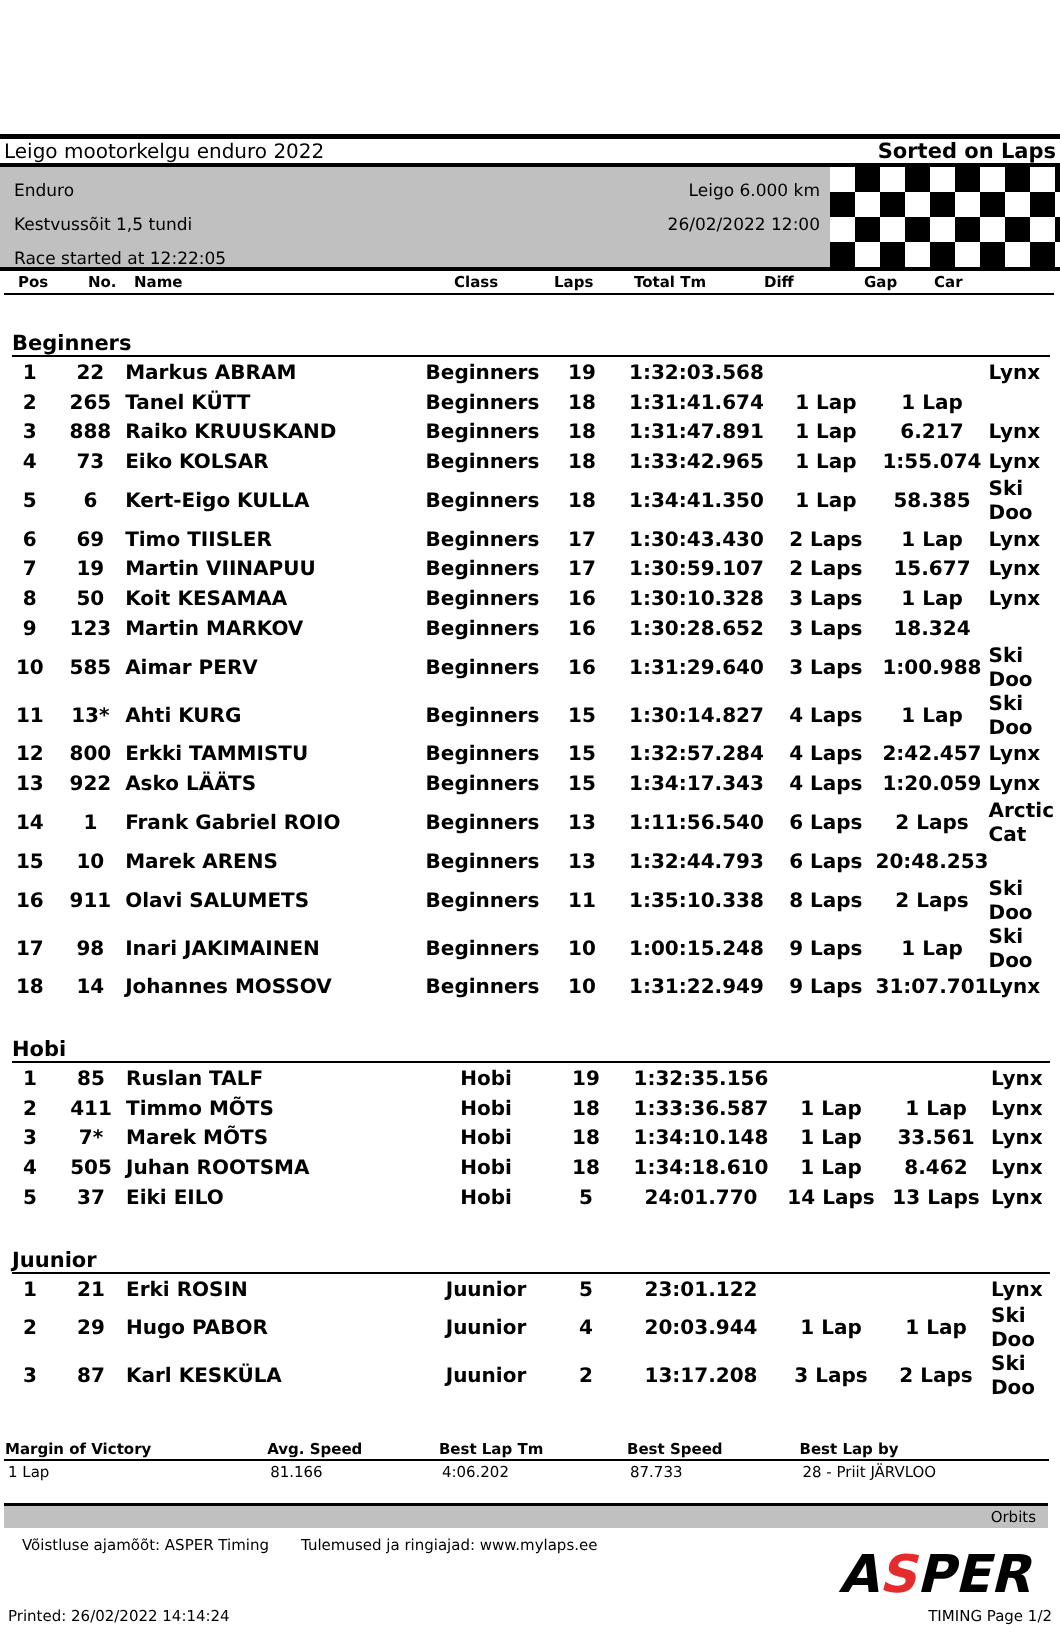Leigo mootorkelgu enduro 2022 Sorted on Laps
Enduro
Kestvussõit 1,5 tundi
Race started at 12:22:05
Leigo 6.000 km
26/02/2022 12:00
| Pos | No. | Name | Class | Laps | Total Tm | Diff | Gap | Car |
| --- | --- | --- | --- | --- | --- | --- | --- | --- |
Beginners
| 1 | 22 | Markus ABRAM | Beginners | 19 | 1:32:03.568 | | | Lynx |
| 2 | 265 | Tanel KÜTT | Beginners | 18 | 1:31:41.674 | 1 Lap | 1 Lap | |
| 3 | 888 | Raiko KRUUSKAND | Beginners | 18 | 1:31:47.891 | 1 Lap | 6.217 | Lynx |
| 4 | 73 | Eiko KOLSAR | Beginners | 18 | 1:33:42.965 | 1 Lap | 1:55.074 | Lynx |
| 5 | 6 | Kert-Eigo KULLA | Beginners | 18 | 1:34:41.350 | 1 Lap | 58.385 | Ski Doo |
| 6 | 69 | Timo TIISLER | Beginners | 17 | 1:30:43.430 | 2 Laps | 1 Lap | Lynx |
| 7 | 19 | Martin VIINAPUU | Beginners | 17 | 1:30:59.107 | 2 Laps | 15.677 | Lynx |
| 8 | 50 | Koit KESAMAA | Beginners | 16 | 1:30:10.328 | 3 Laps | 1 Lap | Lynx |
| 9 | 123 | Martin MARKOV | Beginners | 16 | 1:30:28.652 | 3 Laps | 18.324 | |
| 10 | 585 | Aimar PERV | Beginners | 16 | 1:31:29.640 | 3 Laps | 1:00.988 | Ski Doo |
| 11 | 13* | Ahti KURG | Beginners | 15 | 1:30:14.827 | 4 Laps | 1 Lap | Ski Doo |
| 12 | 800 | Erkki TAMMISTU | Beginners | 15 | 1:32:57.284 | 4 Laps | 2:42.457 | Lynx |
| 13 | 922 | Asko LÄÄTS | Beginners | 15 | 1:34:17.343 | 4 Laps | 1:20.059 | Lynx |
| 14 | 1 | Frank Gabriel ROIO | Beginners | 13 | 1:11:56.540 | 6 Laps | 2 Laps | Arctic Cat |
| 15 | 10 | Marek ARENS | Beginners | 13 | 1:32:44.793 | 6 Laps | 20:48.253 | |
| 16 | 911 | Olavi SALUMETS | Beginners | 11 | 1:35:10.338 | 8 Laps | 2 Laps | Ski Doo |
| 17 | 98 | Inari JAKIMAINEN | Beginners | 10 | 1:00:15.248 | 9 Laps | 1 Lap | Ski Doo |
| 18 | 14 | Johannes MOSSOV | Beginners | 10 | 1:31:22.949 | 9 Laps | 31:07.701 | Lynx |
Hobi
| 1 | 85 | Ruslan TALF | Hobi | 19 | 1:32:35.156 | | | Lynx |
| 2 | 411 | Timmo MÕTS | Hobi | 18 | 1:33:36.587 | 1 Lap | 1 Lap | Lynx |
| 3 | 7* | Marek MÕTS | Hobi | 18 | 1:34:10.148 | 1 Lap | 33.561 | Lynx |
| 4 | 505 | Juhan ROOTSMA | Hobi | 18 | 1:34:18.610 | 1 Lap | 8.462 | Lynx |
| 5 | 37 | Eiki EILO | Hobi | 5 | 24:01.770 | 14 Laps | 13 Laps | Lynx |
Juunior
| 1 | 21 | Erki ROSIN | Juunior | 5 | 23:01.122 | | | Lynx |
| 2 | 29 | Hugo PABOR | Juunior | 4 | 20:03.944 | 1 Lap | 1 Lap | Ski Doo |
| 3 | 87 | Karl KESKÜLA | Juunior | 2 | 13:17.208 | 3 Laps | 2 Laps | Ski Doo |
| Margin of Victory | Avg. Speed | Best Lap Tm | Best Speed | Best Lap by |
| --- | --- | --- | --- | --- |
| 1 Lap | 81.166 | 4:06.202 | 87.733 | 28 - Priit JÄRVLOO |
Orbits
Võistluse ajamõõt: ASPER Timing Tulemused ja ringiajad: www.mylaps.ee
ASPER
Printed: 26/02/2022 14:14:24 TIMING Page 1/2